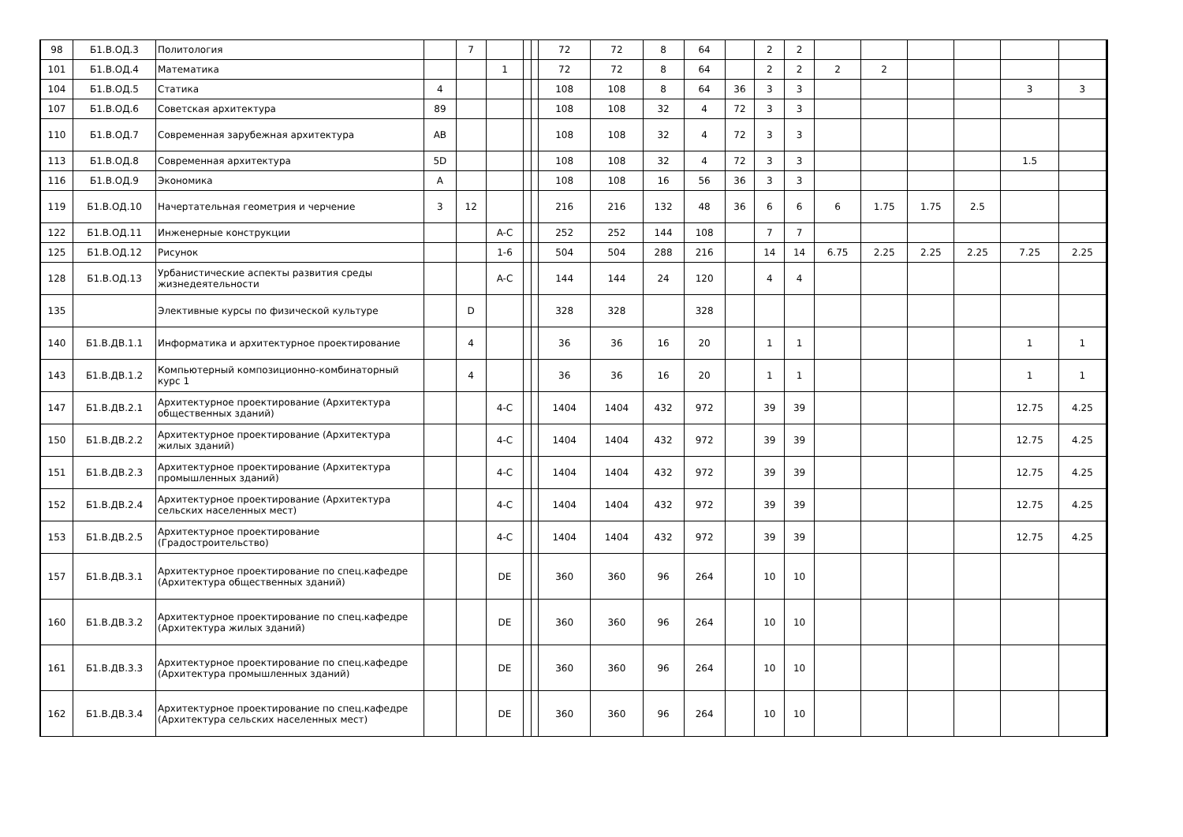| 98 | Б1.В.ОД.3 | Политология | | 7 | | | | 72 | 72 | 8 | 64 | | 2 | 2 | | | | | | |
| 101 | Б1.В.ОД.4 | Математика | | | 1 | | | 72 | 72 | 8 | 64 | | 2 | 2 | 2 | 2 | | | | |
| 104 | Б1.В.ОД.5 | Статика | 4 | | | | | 108 | 108 | 8 | 64 | 36 | 3 | 3 | | | | | 3 | 3 |
| 107 | Б1.В.ОД.6 | Советская архитектура | 89 | | | | | 108 | 108 | 32 | 4 | 72 | 3 | 3 | | | | | | |
| 110 | Б1.В.ОД.7 | Современная зарубежная архитектура | AB | | | | | 108 | 108 | 32 | 4 | 72 | 3 | 3 | | | | | | |
| 113 | Б1.В.ОД.8 | Современная архитектура | 5D | | | | | 108 | 108 | 32 | 4 | 72 | 3 | 3 | | | | | 1.5 | |
| 116 | Б1.В.ОД.9 | Экономика | A | | | | | 108 | 108 | 16 | 56 | 36 | 3 | 3 | | | | | | |
| 119 | Б1.В.ОД.10 | Начертательная геометрия и черчение | 3 | 12 | | | | 216 | 216 | 132 | 48 | 36 | 6 | 6 | 6 | 1.75 | 1.75 | 2.5 | | |
| 122 | Б1.В.ОД.11 | Инженерные конструкции | | | A-C | | | 252 | 252 | 144 | 108 | | 7 | 7 | | | | | | |
| 125 | Б1.В.ОД.12 | Рисунок | | | 1-6 | | | 504 | 504 | 288 | 216 | | 14 | 14 | 6.75 | 2.25 | 2.25 | 2.25 | 7.25 | 2.25 |
| 128 | Б1.В.ОД.13 | Урбанистические аспекты развития среды жизнедеятельности | | | A-C | | | 144 | 144 | 24 | 120 | | 4 | 4 | | | | | | |
| 135 | | Элективные курсы по физической культуре | | D | | | | 328 | 328 | | 328 | | | | | | | | | |
| 140 | Б1.В.ДВ.1.1 | Информатика и архитектурное проектирование | | 4 | | | | 36 | 36 | 16 | 20 | | 1 | 1 | | | | | 1 | 1 |
| 143 | Б1.В.ДВ.1.2 | Компьютерный композиционно-комбинаторный курс 1 | | 4 | | | | 36 | 36 | 16 | 20 | | 1 | 1 | | | | | 1 | 1 |
| 147 | Б1.В.ДВ.2.1 | Архитектурное проектирование (Архитектура общественных зданий) | | | 4-C | | | 1404 | 1404 | 432 | 972 | | 39 | 39 | | | | | 12.75 | 4.25 |
| 150 | Б1.В.ДВ.2.2 | Архитектурное проектирование (Архитектура жилых зданий) | | | 4-C | | | 1404 | 1404 | 432 | 972 | | 39 | 39 | | | | | 12.75 | 4.25 |
| 151 | Б1.В.ДВ.2.3 | Архитектурное проектирование (Архитектура промышленных зданий) | | | 4-C | | | 1404 | 1404 | 432 | 972 | | 39 | 39 | | | | | 12.75 | 4.25 |
| 152 | Б1.В.ДВ.2.4 | Архитектурное проектирование (Архитектура сельских населенных мест) | | | 4-C | | | 1404 | 1404 | 432 | 972 | | 39 | 39 | | | | | 12.75 | 4.25 |
| 153 | Б1.В.ДВ.2.5 | Архитектурное проектирование (Градостроительство) | | | 4-C | | | 1404 | 1404 | 432 | 972 | | 39 | 39 | | | | | 12.75 | 4.25 |
| 157 | Б1.В.ДВ.3.1 | Архитектурное проектирование по спец.кафедре (Архитектура общественных зданий) | | | DE | | | 360 | 360 | 96 | 264 | | 10 | 10 | | | | | | |
| 160 | Б1.В.ДВ.3.2 | Архитектурное проектирование по спец.кафедре (Архитектура жилых зданий) | | | DE | | | 360 | 360 | 96 | 264 | | 10 | 10 | | | | | | |
| 161 | Б1.В.ДВ.3.3 | Архитектурное проектирование по спец.кафедре (Архитектура промышленных зданий) | | | DE | | | 360 | 360 | 96 | 264 | | 10 | 10 | | | | | | |
| 162 | Б1.В.ДВ.3.4 | Архитектурное проектирование по спец.кафедре (Архитектура сельских населенных мест) | | | DE | | | 360 | 360 | 96 | 264 | | 10 | 10 | | | | | | |